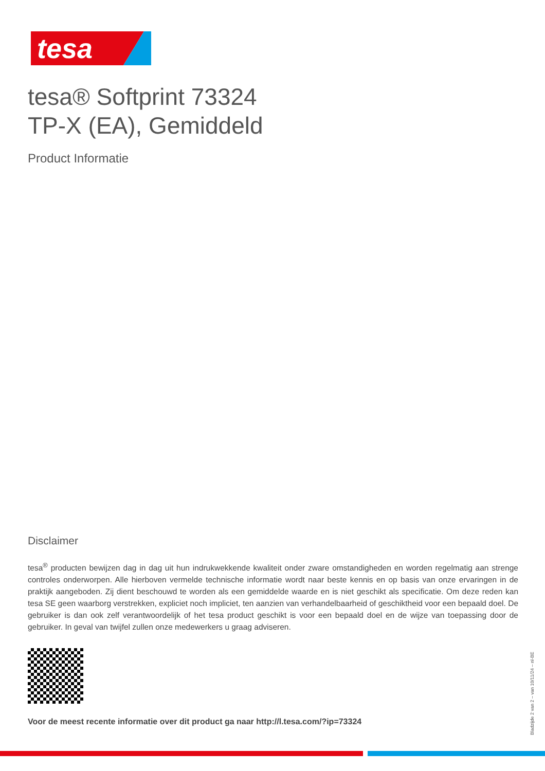tesa
tesa® Softprint 73324
TP-X (EA), Gemiddeld
Product Informatie
Disclaimer
tesa<sup>®</sup> producten bewijzen dag in dag uit hun indrukwekkende kwaliteit onder zware omstandigheden en worden regelmatig aan strenge controles onderworpen. Alle hierboven vermelde technische informatie wordt naar beste kennis en op basis van onze ervaringen in de praktijk aangeboden. Zij dient beschouwd te worden als een gemiddelde waarde en is niet geschikt als specificatie. Om deze reden kan tesa SE geen waarborg verstrekken, expliciet noch impliciet, ten aanzien van verhandelbaarheid of geschiktheid voor een bepaald doel. De gebruiker is dan ook zelf verantwoordelijk of het tesa product geschikt is voor een bepaald doel en de wijze van toepassing door de gebruiker. In geval van twijfel zullen onze medewerkers u graag adviseren.
Voor de meest recente informatie over dit product ga naar http://l.tesa.com/?ip=73324
Bladzijde 2 van 2 – van 10/11/24 – nl-BE